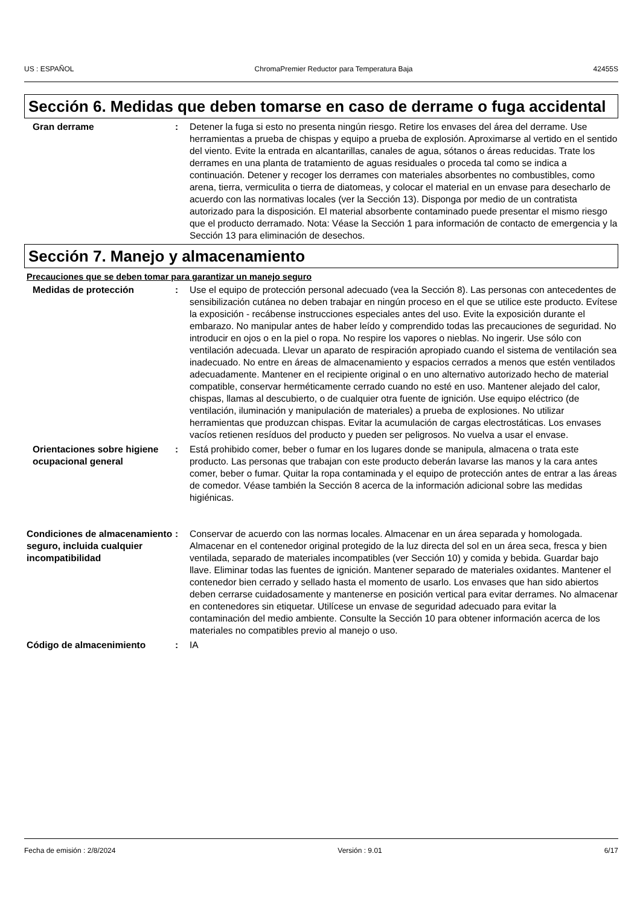US : ESPAÑOL ChromaPremier Reductor para Temperatura Baja 42455S
Sección 6. Medidas que deben tomarse en caso de derrame o fuga accidental
Gran derrame : Detener la fuga si esto no presenta ningún riesgo. Retire los envases del área del derrame. Use herramientas a prueba de chispas y equipo a prueba de explosión. Aproximarse al vertido en el sentido del viento. Evite la entrada en alcantarillas, canales de agua, sótanos o áreas reducidas. Trate los derrames en una planta de tratamiento de aguas residuales o proceda tal como se indica a continuación. Detener y recoger los derrames con materiales absorbentes no combustibles, como arena, tierra, vermiculita o tierra de diatomeas, y colocar el material en un envase para desecharlo de acuerdo con las normativas locales (ver la Sección 13). Disponga por medio de un contratista autorizado para la disposición. El material absorbente contaminado puede presentar el mismo riesgo que el producto derramado. Nota: Véase la Sección 1 para información de contacto de emergencia y la Sección 13 para eliminación de desechos.
Sección 7. Manejo y almacenamiento
Precauciones que se deben tomar para garantizar un manejo seguro
Medidas de protección : Use el equipo de protección personal adecuado (vea la Sección 8). Las personas con antecedentes de sensibilización cutánea no deben trabajar en ningún proceso en el que se utilice este producto. Evítese la exposición - recábense instrucciones especiales antes del uso. Evite la exposición durante el embarazo. No manipular antes de haber leído y comprendido todas las precauciones de seguridad. No introducir en ojos o en la piel o ropa. No respire los vapores o nieblas. No ingerir. Use sólo con ventilación adecuada. Llevar un aparato de respiración apropiado cuando el sistema de ventilación sea inadecuado. No entre en áreas de almacenamiento y espacios cerrados a menos que estén ventilados adecuadamente. Mantener en el recipiente original o en uno alternativo autorizado hecho de material compatible, conservar herméticamente cerrado cuando no esté en uso. Mantener alejado del calor, chispas, llamas al descubierto, o de cualquier otra fuente de ignición. Use equipo eléctrico (de ventilación, iluminación y manipulación de materiales) a prueba de explosiones. No utilizar herramientas que produzcan chispas. Evitar la acumulación de cargas electrostáticas. Los envases vacíos retienen resíduos del producto y pueden ser peligrosos. No vuelva a usar el envase.
Orientaciones sobre higiene ocupacional general
: Está prohibido comer, beber o fumar en los lugares donde se manipula, almacena o trata este producto. Las personas que trabajan con este producto deberán lavarse las manos y la cara antes comer, beber o fumar. Quitar la ropa contaminada y el equipo de protección antes de entrar a las áreas de comedor. Véase también la Sección 8 acerca de la información adicional sobre las medidas higiénicas.
Condiciones de almacenamiento seguro, incluida cualquier incompatibilidad
: Conservar de acuerdo con las normas locales. Almacenar en un área separada y homologada. Almacenar en el contenedor original protegido de la luz directa del sol en un área seca, fresca y bien ventilada, separado de materiales incompatibles (ver Sección 10) y comida y bebida. Guardar bajo llave. Eliminar todas las fuentes de ignición. Mantener separado de materiales oxidantes. Mantener el contenedor bien cerrado y sellado hasta el momento de usarlo. Los envases que han sido abiertos deben cerrarse cuidadosamente y mantenerse en posición vertical para evitar derrames. No almacenar en contenedores sin etiquetar. Utilícese un envase de seguridad adecuado para evitar la contaminación del medio ambiente. Consulte la Sección 10 para obtener información acerca de los materiales no compatibles previo al manejo o uso.
Código de almacenimiento : IA
Fecha de emisión : 2/8/2024 Versión : 9.01 6/17